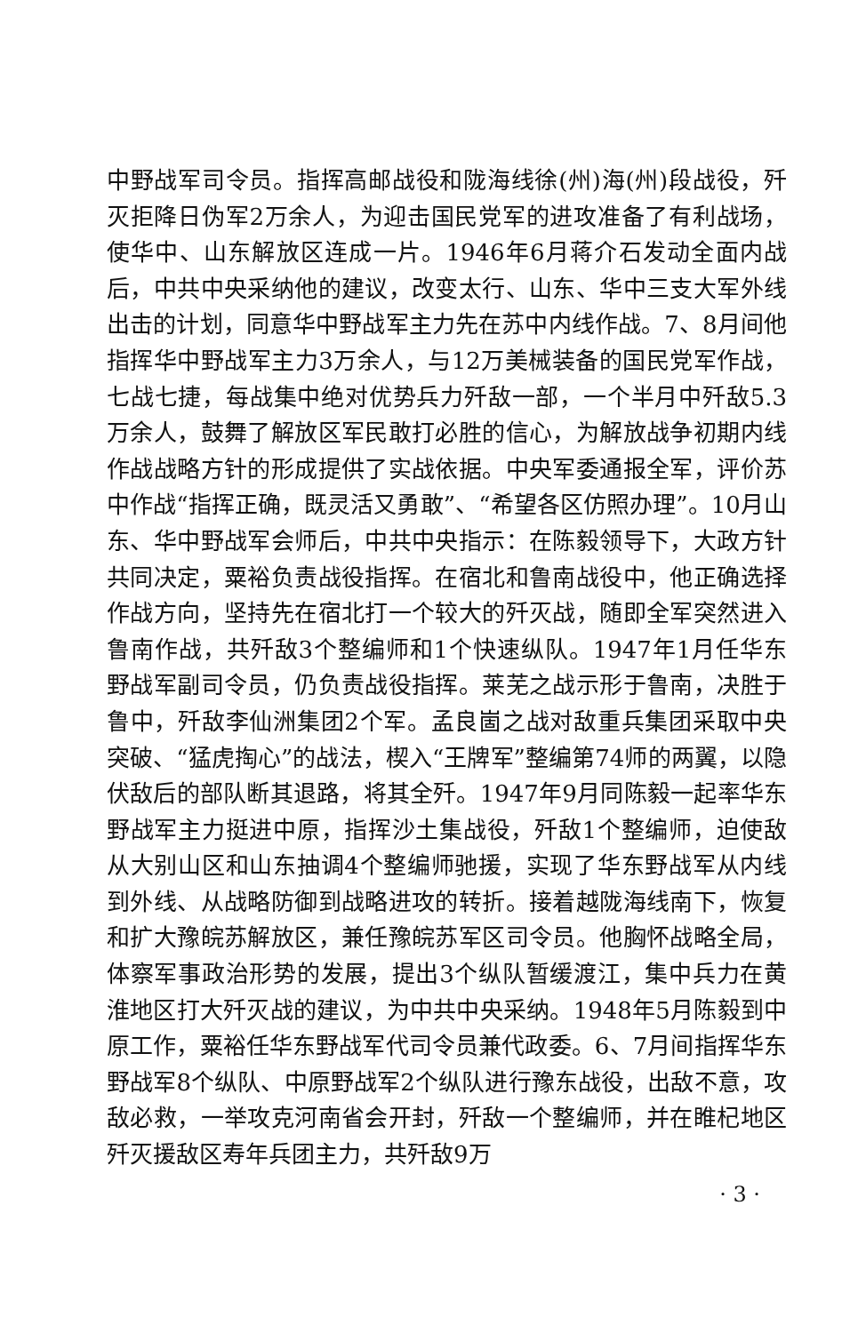中野战军司令员。指挥高邮战役和陇海线徐(州)海(州)段战役，歼灭拒降日伪军2万余人，为迎击国民党军的进攻准备了有利战场，使华中、山东解放区连成一片。1946年6月蒋介石发动全面内战后，中共中央采纳他的建议，改变太行、山东、华中三支大军外线出击的计划，同意华中野战军主力先在苏中内线作战。7、8月间他指挥华中野战军主力3万余人，与12万美械装备的国民党军作战，七战七捷，每战集中绝对优势兵力歼敌一部，一个半月中歼敌5.3万余人，鼓舞了解放区军民敢打必胜的信心，为解放战争初期内线作战战略方针的形成提供了实战依据。中央军委通报全军，评价苏中作战“指挥正确，既灵活又勇敢”、“希望各区仿照办理”。10月山东、华中野战军会师后，中共中央指示：在陈毅领导下，大政方针共同决定，粟裕负责战役指挥。在宿北和鲁南战役中，他正确选择作战方向，坚持先在宿北打一个较大的歼灭战，随即全军突然进入鲁南作战，共歼敌3个整编师和1个快速纵队。1947年1月任华东野战军副司令员，仍负责战役指挥。莱芜之战示形于鲁南，决胜于鲁中，歼敌李仙洲集团2个军。孟良崮之战对敌重兵集团采取中央突破、“猛虎掏心”的战法，楔入“王牌军”整编第74师的两翼，以隐伏敌后的部队断其退路，将其全歼。1947年9月同陈毅一起率华东野战军主力挺进中原，指挥沙土集战役，歼敌1个整编师，迫使敌从大别山区和山东抽调4个整编师驰援，实现了华东野战军从内线到外线、从战略防御到战略进攻的转折。接着越陇海线南下，恢复和扩大豫皖苏解放区，兼任豫皖苏军区司令员。他胸怀战略全局，体察军事政治形势的发展，提出3个纵队暂缓渡江，集中兵力在黄淮地区打大歼灭战的建议，为中共中央采纳。1948年5月陈毅到中原工作，粟裕任华东野战军代司令员兼代政委。6、7月间指挥华东野战军8个纵队、中原野战军2个纵队进行豫东战役，出敌不意，攻敌必救，一举攻克河南省会开封，歼敌一个整编师，并在睢杞地区歼灭援敌区寿年兵团主力，共歼敌9万
· 3 ·